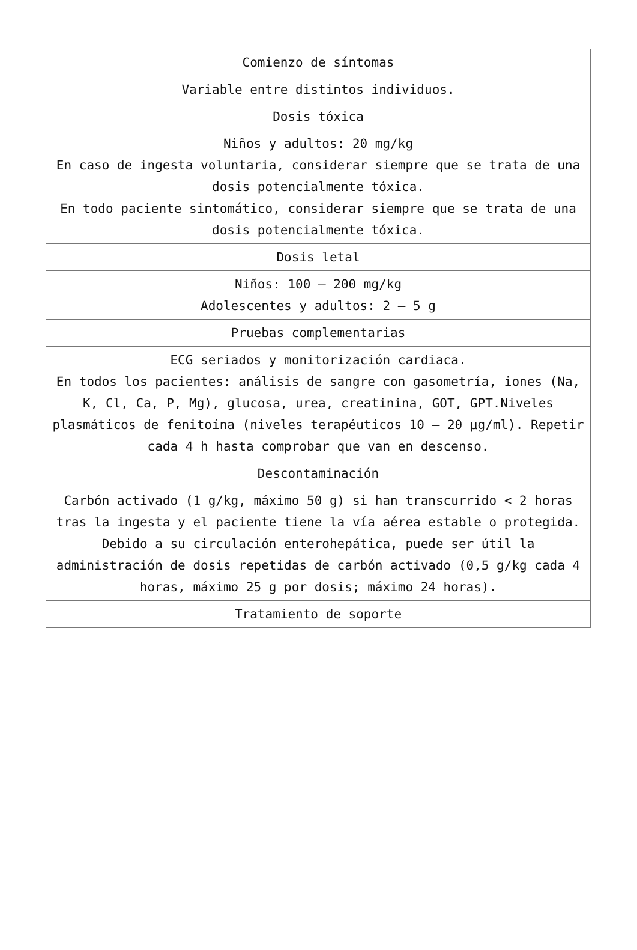| Comienzo de síntomas |
| Variable entre distintos individuos. |
| Dosis tóxica |
| Niños y adultos: 20 mg/kg En caso de ingesta voluntaria, considerar siempre que se trata de una dosis potencialmente tóxica. En todo paciente sintomático, considerar siempre que se trata de una dosis potencialmente tóxica. |
| Dosis letal |
| Niños: 100 – 200 mg/kg Adolescentes y adultos: 2 – 5 g |
| Pruebas complementarias |
| ECG seriados y monitorización cardiaca. En todos los pacientes: análisis de sangre con gasometría, iones (Na, K, Cl, Ca, P, Mg), glucosa, urea, creatinina, GOT, GPT.Niveles plasmáticos de fenitoína (niveles terapéuticos 10 – 20 µg/ml). Repetir cada 4 h hasta comprobar que van en descenso. |
| Descontaminación |
| Carbón activado (1 g/kg, máximo 50 g) si han transcurrido < 2 horas tras la ingesta y el paciente tiene la vía aérea estable o protegida. Debido a su circulación enterohepática, puede ser útil la administración de dosis repetidas de carbón activado (0,5 g/kg cada 4 horas, máximo 25 g por dosis; máximo 24 horas). |
| Tratamiento de soporte |